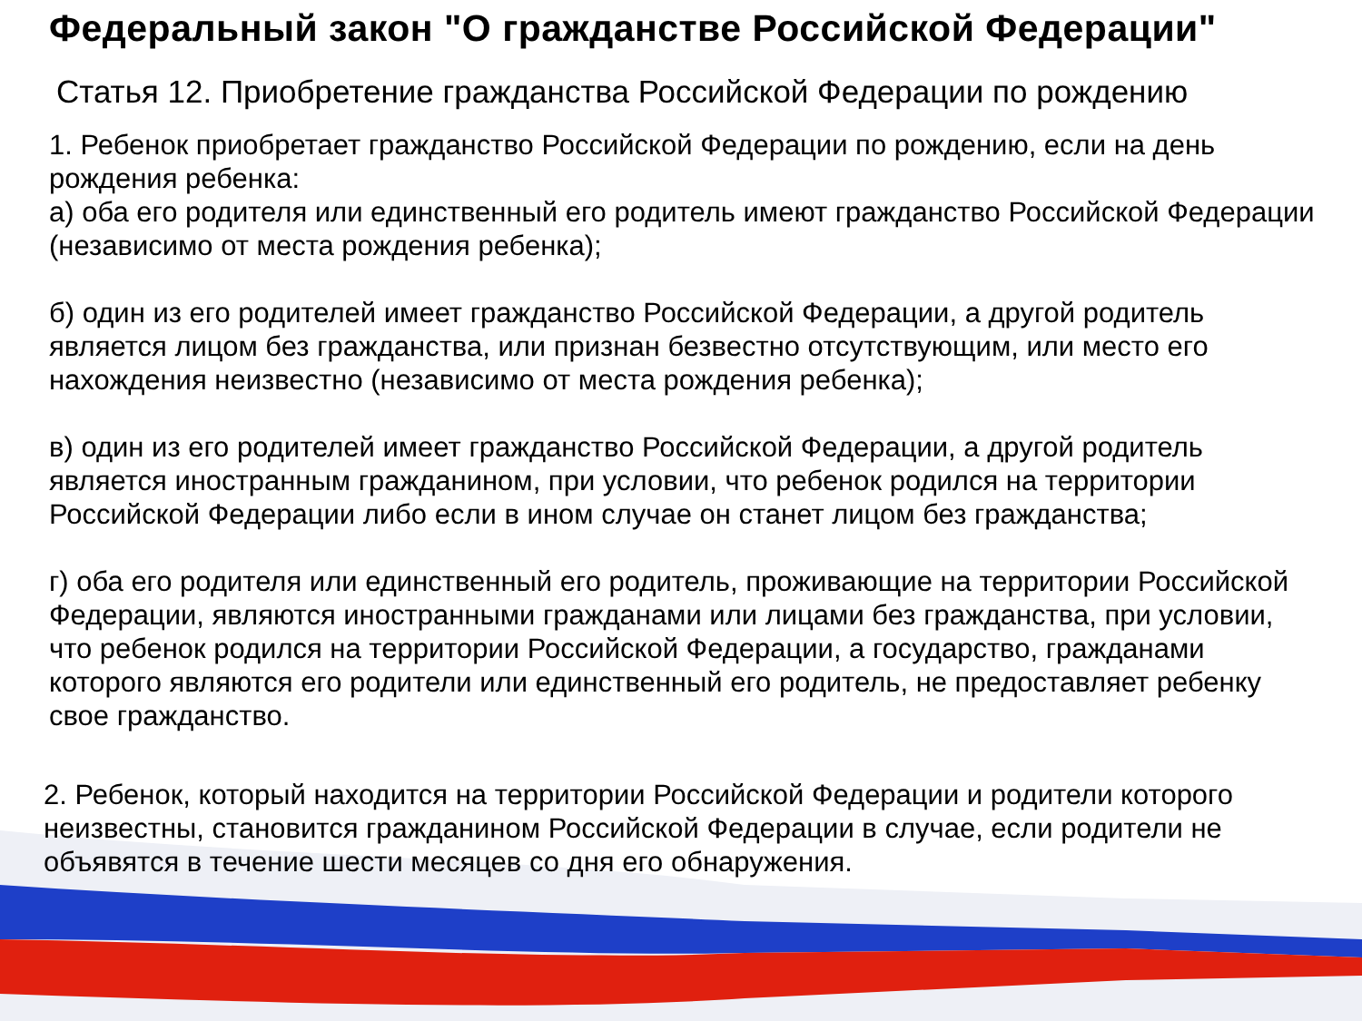Федеральный закон "О гражданстве Российской Федерации"
Статья 12. Приобретение гражданства Российской Федерации по рождению
1. Ребенок приобретает гражданство Российской Федерации по рождению, если на день рождения ребенка:
а) оба его родителя или единственный его родитель имеют гражданство Российской Федерации (независимо от места рождения ребенка);
б) один из его родителей имеет гражданство Российской Федерации, а другой родитель является лицом без гражданства, или признан безвестно отсутствующим, или место его нахождения неизвестно (независимо от места рождения ребенка);
в) один из его родителей имеет гражданство Российской Федерации, а другой родитель является иностранным гражданином, при условии, что ребенок родился на территории Российской Федерации либо если в ином случае он станет лицом без гражданства;
г) оба его родителя или единственный его родитель, проживающие на территории Российской Федерации, являются иностранными гражданами или лицами без гражданства, при условии, что ребенок родился на территории Российской Федерации, а государство, гражданами которого являются его родители или единственный его родитель, не предоставляет ребенку свое гражданство.
2. Ребенок, который находится на территории Российской Федерации и родители которого неизвестны, становится гражданином Российской Федерации в случае, если родители не объявятся в течение шести месяцев со дня его обнаружения.